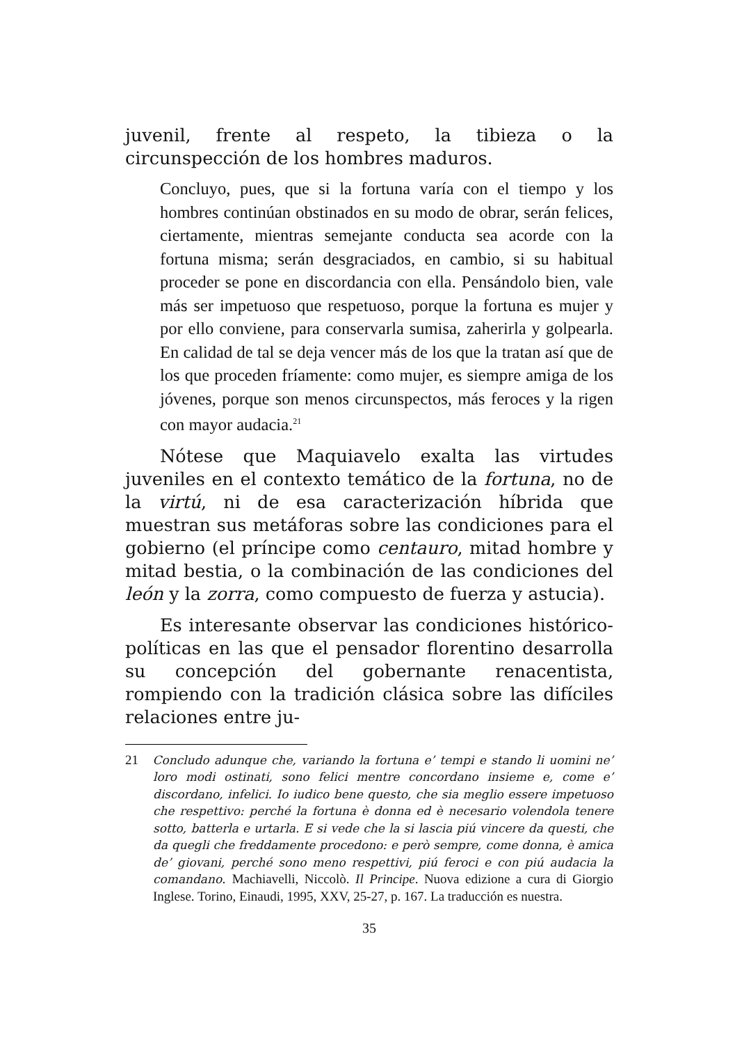juvenil, frente al respeto, la tibieza o la circunspección de los hombres maduros.
Concluyo, pues, que si la fortuna varía con el tiempo y los hombres continúan obstinados en su modo de obrar, serán felices, ciertamente, mientras semejante conducta sea acorde con la fortuna misma; serán desgraciados, en cambio, si su habitual proceder se pone en discordancia con ella. Pensándolo bien, vale más ser impetuoso que respetuoso, porque la fortuna es mujer y por ello conviene, para conservarla sumisa, zaherirla y golpearla. En calidad de tal se deja vencer más de los que la tratan así que de los que proceden fríamente: como mujer, es siempre amiga de los jóvenes, porque son menos circunspectos, más feroces y la rigen con mayor audacia.<sup>21</sup>
Nótese que Maquiavelo exalta las virtudes juveniles en el contexto temático de la fortuna, no de la virtú, ni de esa caracterización híbrida que muestran sus metáforas sobre las condiciones para el gobierno (el príncipe como centauro, mitad hombre y mitad bestia, o la combinación de las condiciones del león y la zorra, como compuesto de fuerza y astucia).
Es interesante observar las condiciones histórico-políticas en las que el pensador florentino desarrolla su concepción del gobernante renacentista, rompiendo con la tradición clásica sobre las difíciles relaciones entre ju-
21 Concludo adunque che, variando la fortuna e’ tempi e stando li uomini ne’ loro modi ostinati, sono felici mentre concordano insieme e, come e’ discordano, infelici. Io iudico bene questo, che sia meglio essere impetuoso che respettivo: perché la fortuna è donna ed è necesario volendola tenere sotto, batterla e urtarla. E si vede che la si lascia piú vincere da questi, che da quegli che freddamente procedono: e però sempre, come donna, è amica de’ giovani, perché sono meno respettivi, piú feroci e con piú audacia la comandano. Machiavelli, Niccolò. Il Principe. Nuova edizione a cura di Giorgio Inglese. Torino, Einaudi, 1995, XXV, 25-27, p. 167. La traducción es nuestra.
35